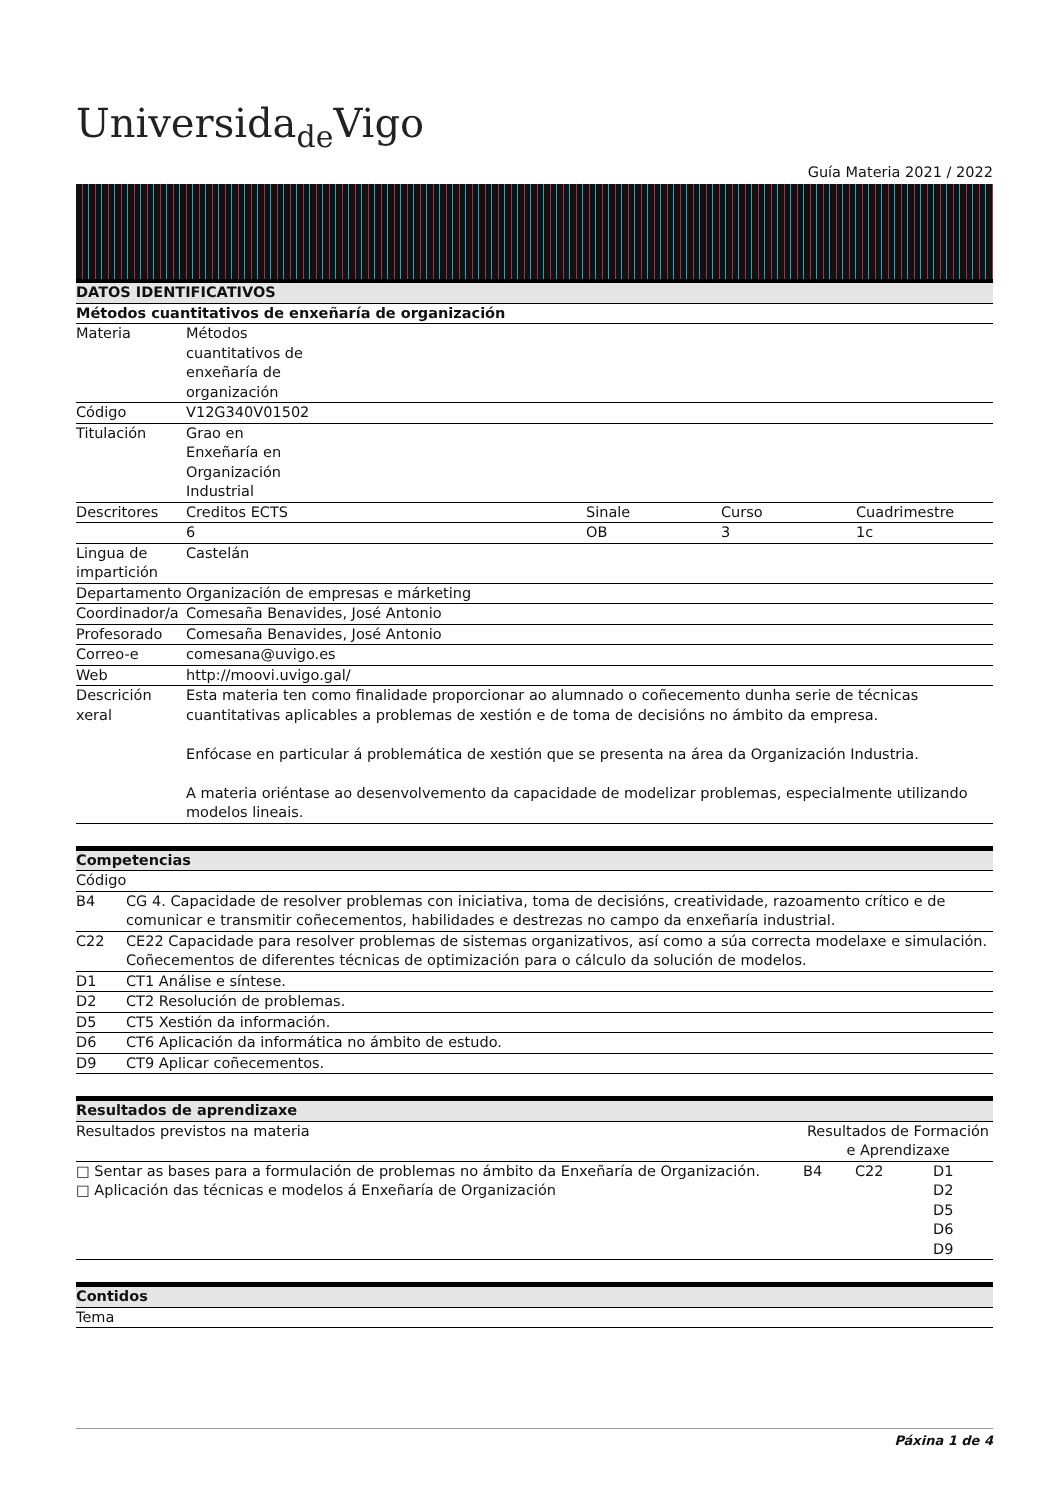Universidade Vigo
Guía Materia 2021 / 2022
| DATOS IDENTIFICATIVOS | | | | |
| --- | --- | --- | --- | --- |
| Métodos cuantitativos de enxeñaría de organización | | | | |
| Materia | Métodos cuantitativos de enxeñaría de organización | | | |
| Código | V12G340V01502 | | | |
| Titulación | Grao en Enxeñaría en Organización Industrial | | | |
| Descritores | Creditos ECTS | Sinale | Curso | Cuadrimestre |
| | 6 | OB | 3 | 1c |
| Lingua de impartición | Castelán | | | |
| Departamento | Organización de empresas e márketing | | | |
| Coordinador/a | Comesaña Benavides, José Antonio | | | |
| Profesorado | Comesaña Benavides, José Antonio | | | |
| Correo-e | comesana@uvigo.es | | | |
| Web | http://moovi.uvigo.gal/ | | | |
| Descrición xeral | Esta materia ten como finalidade proporcionar ao alumnado o coñecemento dunha serie de técnicas cuantitativas aplicables a problemas de xestión e de toma de decisións no ámbito da empresa. Enfócase en particular á problemática de xestión que se presenta na área da Organización Industria. A materia oriéntase ao desenvolvemento da capacidade de modelizar problemas, especialmente utilizando modelos lineais. | | | |
| Competencias | |
| --- | --- |
| Código | |
| B4 | CG 4. Capacidade de resolver problemas con iniciativa, toma de decisións, creatividade, razoamento crítico e de comunicar e transmitir coñecementos, habilidades e destrezas no campo da enxeñaría industrial. |
| C22 | CE22 Capacidade para resolver problemas de sistemas organizativos, así como a súa correcta modelaxe e simulación. Coñecementos de diferentes técnicas de optimización para o cálculo da solución de modelos. |
| D1 | CT1 Análise e síntese. |
| D2 | CT2 Resolución de problemas. |
| D5 | CT5 Xestión da información. |
| D6 | CT6 Aplicación da informática no ámbito de estudo. |
| D9 | CT9 Aplicar coñecementos. |
| Resultados de aprendizaxe | | | |
| --- | --- | --- | --- |
| Resultados previstos na materia | Resultados de Formación e Aprendizaxe | | |
| □ Sentar as bases para a formulación de problemas no ámbito da Enxeñaría de Organización. □ Aplicación das técnicas e modelos á Enxeñaría de Organización | B4 | C22 | D1 D2 D5 D6 D9 |
| Contidos |
| --- |
| Tema |
Páxina 1 de 4